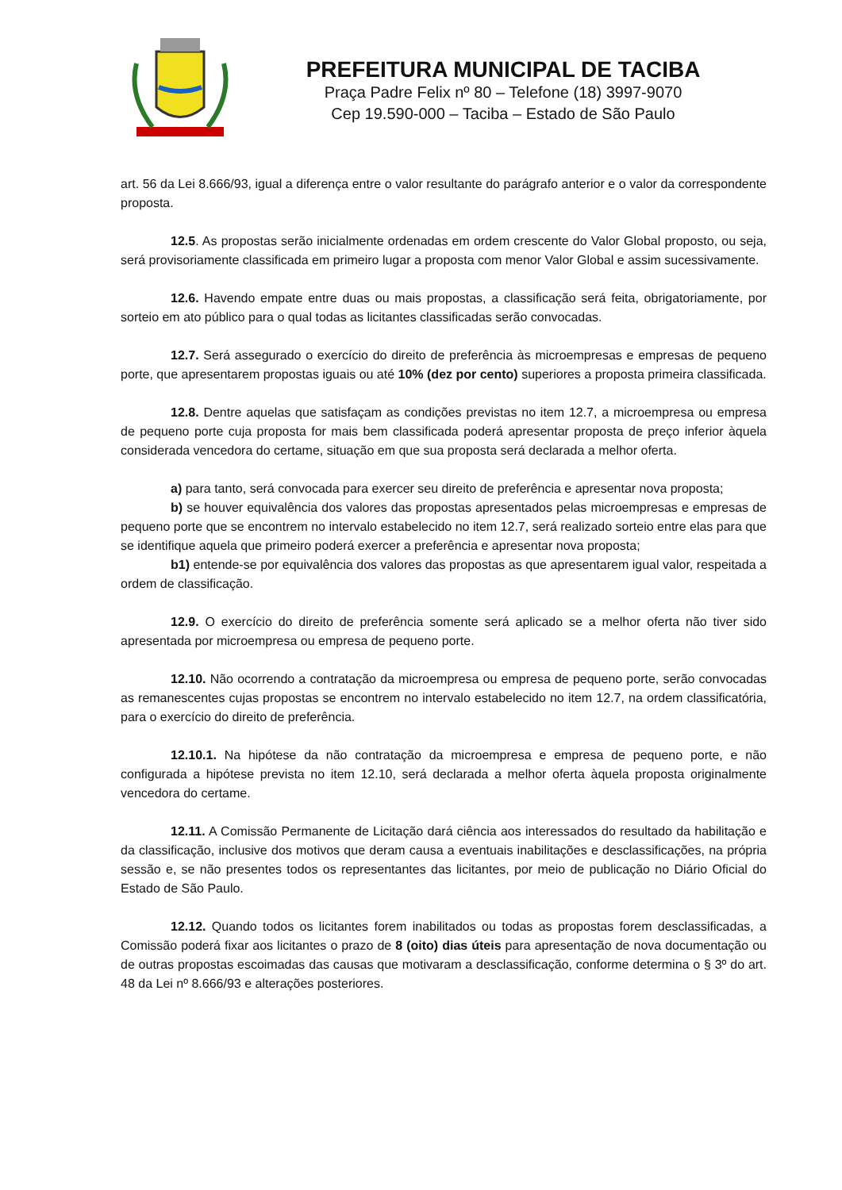PREFEITURA MUNICIPAL DE TACIBA
Praça Padre Felix nº 80 – Telefone (18) 3997-9070
Cep 19.590-000 – Taciba – Estado de São Paulo
art. 56 da Lei 8.666/93, igual a diferença entre o valor resultante do parágrafo anterior e o valor da correspondente proposta.
12.5. As propostas serão inicialmente ordenadas em ordem crescente do Valor Global proposto, ou seja, será provisoriamente classificada em primeiro lugar a proposta com menor Valor Global e assim sucessivamente.
12.6. Havendo empate entre duas ou mais propostas, a classificação será feita, obrigatoriamente, por sorteio em ato público para o qual todas as licitantes classificadas serão convocadas.
12.7. Será assegurado o exercício do direito de preferência às microempresas e empresas de pequeno porte, que apresentarem propostas iguais ou até 10% (dez por cento) superiores a proposta primeira classificada.
12.8. Dentre aquelas que satisfaçam as condições previstas no item 12.7, a microempresa ou empresa de pequeno porte cuja proposta for mais bem classificada poderá apresentar proposta de preço inferior àquela considerada vencedora do certame, situação em que sua proposta será declarada a melhor oferta.
a) para tanto, será convocada para exercer seu direito de preferência e apresentar nova proposta;
b) se houver equivalência dos valores das propostas apresentados pelas microempresas e empresas de pequeno porte que se encontrem no intervalo estabelecido no item 12.7, será realizado sorteio entre elas para que se identifique aquela que primeiro poderá exercer a preferência e apresentar nova proposta;
b1) entende-se por equivalência dos valores das propostas as que apresentarem igual valor, respeitada a ordem de classificação.
12.9. O exercício do direito de preferência somente será aplicado se a melhor oferta não tiver sido apresentada por microempresa ou empresa de pequeno porte.
12.10. Não ocorrendo a contratação da microempresa ou empresa de pequeno porte, serão convocadas as remanescentes cujas propostas se encontrem no intervalo estabelecido no item 12.7, na ordem classificatória, para o exercício do direito de preferência.
12.10.1. Na hipótese da não contratação da microempresa e empresa de pequeno porte, e não configurada a hipótese prevista no item 12.10, será declarada a melhor oferta àquela proposta originalmente vencedora do certame.
12.11. A Comissão Permanente de Licitação dará ciência aos interessados do resultado da habilitação e da classificação, inclusive dos motivos que deram causa a eventuais inabilitações e desclassificações, na própria sessão e, se não presentes todos os representantes das licitantes, por meio de publicação no Diário Oficial do Estado de São Paulo.
12.12. Quando todos os licitantes forem inabilitados ou todas as propostas forem desclassificadas, a Comissão poderá fixar aos licitantes o prazo de 8 (oito) dias úteis para apresentação de nova documentação ou de outras propostas escoimadas das causas que motivaram a desclassificação, conforme determina o § 3º do art. 48 da Lei nº 8.666/93 e alterações posteriores.